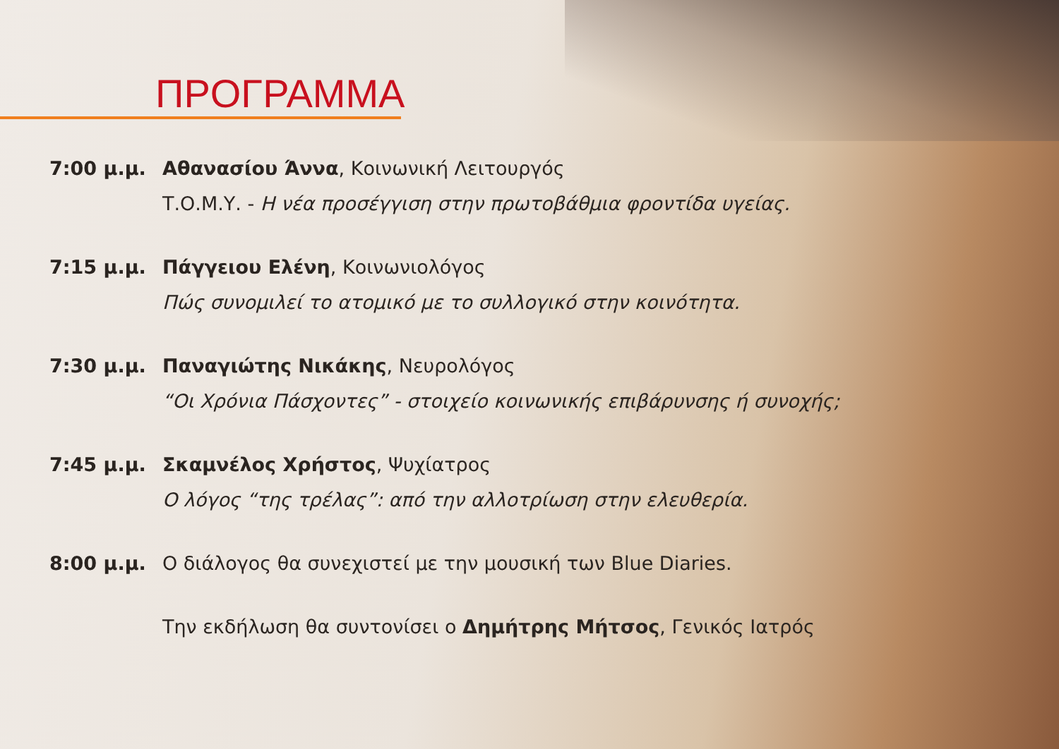ΠΡΟΓΡΑΜΜΑ
7:00 μ.μ. Αθανασίου Άννα, Κοινωνική Λειτουργός
Τ.Ο.Μ.Υ. - Η νέα προσέγγιση στην πρωτοβάθμια φροντίδα υγείας.
7:15 μ.μ. Πάγγειου Ελένη, Κοινωνιολόγος
Πώς συνομιλεί το ατομικό με το συλλογικό στην κοινότητα.
7:30 μ.μ. Παναγιώτης Νικάκης, Νευρολόγος
“Οι Χρόνια Πάσχοντες” - στοιχείο κοινωνικής επιβάρυνσης ή συνοχής;
7:45 μ.μ. Σκαμνέλος Χρήστος, Ψυχίατρος
Ο λόγος “της τρέλας”: από την αλλοτρίωση στην ελευθερία.
8:00 μ.μ. Ο διάλογος θα συνεχιστεί με την μουσική των Blue Diaries.
Την εκδήλωση θα συντονίσει ο Δημήτρης Μήτσος, Γενικός Ιατρός